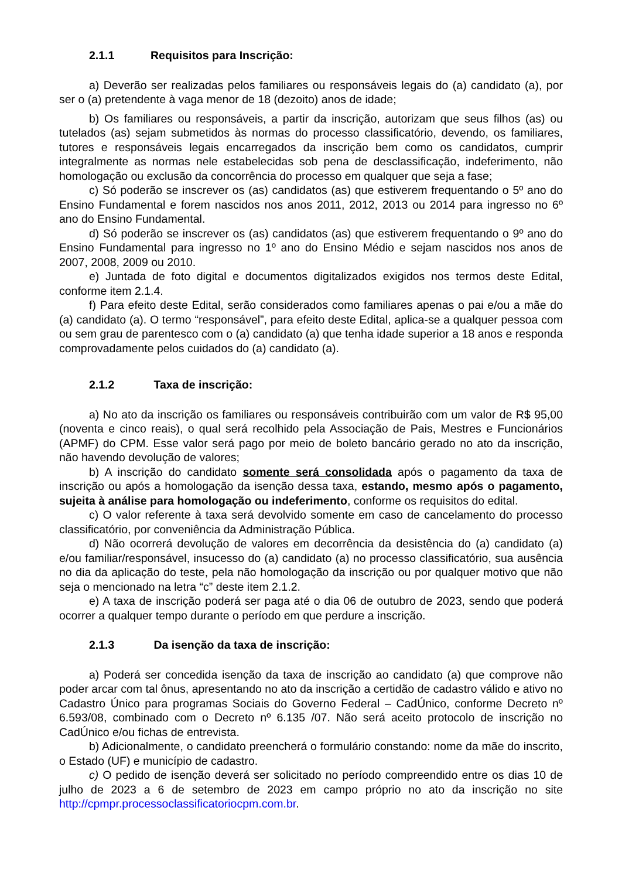2.1.1 Requisitos para Inscrição:
a) Deverão ser realizadas pelos familiares ou responsáveis legais do (a) candidato (a), por ser o (a) pretendente à vaga menor de 18 (dezoito) anos de idade;
b) Os familiares ou responsáveis, a partir da inscrição, autorizam que seus filhos (as) ou tutelados (as) sejam submetidos às normas do processo classificatório, devendo, os familiares, tutores e responsáveis legais encarregados da inscrição bem como os candidatos, cumprir integralmente as normas nele estabelecidas sob pena de desclassificação, indeferimento, não homologação ou exclusão da concorrência do processo em qualquer que seja a fase;
c) Só poderão se inscrever os (as) candidatos (as) que estiverem frequentando o 5º ano do Ensino Fundamental e forem nascidos nos anos 2011, 2012, 2013 ou 2014 para ingresso no 6º ano do Ensino Fundamental.
d) Só poderão se inscrever os (as) candidatos (as) que estiverem frequentando o 9º ano do Ensino Fundamental para ingresso no 1º ano do Ensino Médio e sejam nascidos nos anos de 2007, 2008, 2009 ou 2010.
e) Juntada de foto digital e documentos digitalizados exigidos nos termos deste Edital, conforme item 2.1.4.
f) Para efeito deste Edital, serão considerados como familiares apenas o pai e/ou a mãe do (a) candidato (a). O termo “responsável”, para efeito deste Edital, aplica-se a qualquer pessoa com ou sem grau de parentesco com o (a) candidato (a) que tenha idade superior a 18 anos e responda comprovadamente pelos cuidados do (a) candidato (a).
2.1.2 Taxa de inscrição:
a) No ato da inscrição os familiares ou responsáveis contribuirão com um valor de R$ 95,00 (noventa e cinco reais), o qual será recolhido pela Associação de Pais, Mestres e Funcionários (APMF) do CPM. Esse valor será pago por meio de boleto bancário gerado no ato da inscrição, não havendo devolução de valores;
b) A inscrição do candidato somente será consolidada após o pagamento da taxa de inscrição ou após a homologação da isenção dessa taxa, estando, mesmo após o pagamento, sujeita à análise para homologação ou indeferimento, conforme os requisitos do edital.
c) O valor referente à taxa será devolvido somente em caso de cancelamento do processo classificatório, por conveniência da Administração Pública.
d) Não ocorrerá devolução de valores em decorrência da desistência do (a) candidato (a) e/ou familiar/responsável, insucesso do (a) candidato (a) no processo classificatório, sua ausência no dia da aplicação do teste, pela não homologação da inscrição ou por qualquer motivo que não seja o mencionado na letra “c” deste item 2.1.2.
e) A taxa de inscrição poderá ser paga até o dia 06 de outubro de 2023, sendo que poderá ocorrer a qualquer tempo durante o período em que perdure a inscrição.
2.1.3 Da isenção da taxa de inscrição:
a) Poderá ser concedida isenção da taxa de inscrição ao candidato (a) que comprove não poder arcar com tal ônus, apresentando no ato da inscrição a certidão de cadastro válido e ativo no Cadastro Único para programas Sociais do Governo Federal – CadÚnico, conforme Decreto nº 6.593/08, combinado com o Decreto nº 6.135 /07. Não será aceito protocolo de inscrição no CadÚnico e/ou fichas de entrevista.
b) Adicionalmente, o candidato preencherá o formulário constando: nome da mãe do inscrito, o Estado (UF) e município de cadastro.
c) O pedido de isenção deverá ser solicitado no período compreendido entre os dias 10 de julho de 2023 a 6 de setembro de 2023 em campo próprio no ato da inscrição no site http://cpmpr.processoclassificatoriocpm.com.br.